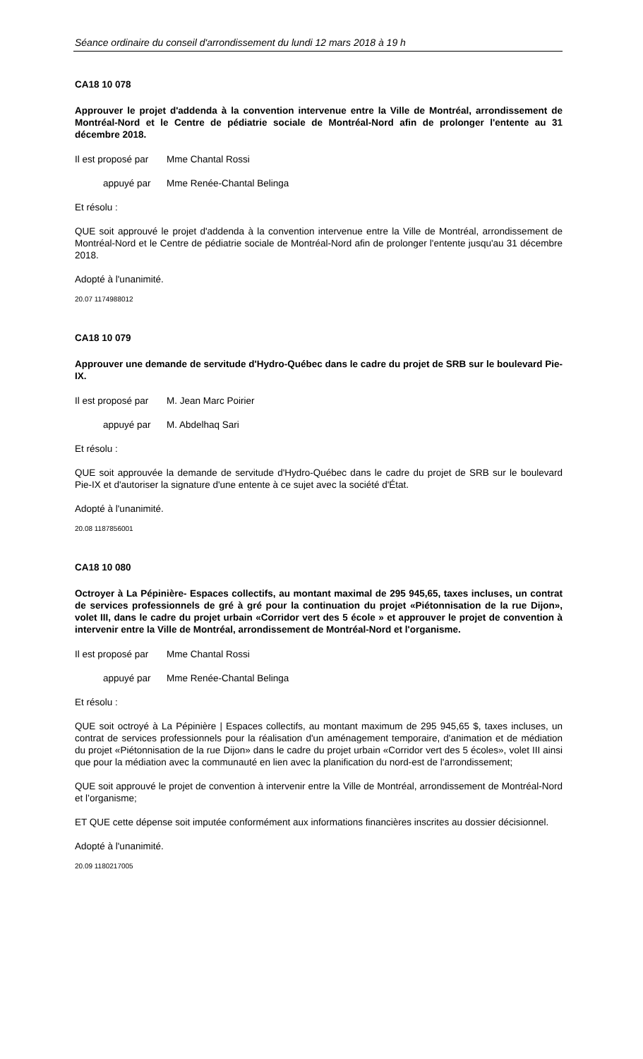Séance ordinaire du conseil d'arrondissement du lundi 12 mars 2018 à 19 h
CA18 10 078
Approuver le projet d'addenda à la convention intervenue entre la Ville de Montréal, arrondissement de Montréal-Nord et le Centre de pédiatrie sociale de Montréal-Nord afin de prolonger l'entente au 31 décembre 2018.
Il est proposé par Mme Chantal Rossi
appuyé par Mme Renée-Chantal Belinga
Et résolu :
QUE soit approuvé le projet d'addenda à la convention intervenue entre la Ville de Montréal, arrondissement de Montréal-Nord et le Centre de pédiatrie sociale de Montréal-Nord afin de prolonger l'entente jusqu'au 31 décembre 2018.
Adopté à l'unanimité.
20.07 1174988012
CA18 10 079
Approuver une demande de servitude d'Hydro-Québec dans le cadre du projet de SRB sur le boulevard Pie-IX.
Il est proposé par M. Jean Marc Poirier
appuyé par M. Abdelhaq Sari
Et résolu :
QUE soit approuvée la demande de servitude d'Hydro-Québec dans le cadre du projet de SRB sur le boulevard Pie-IX et d'autoriser la signature d'une entente à ce sujet avec la société d'État.
Adopté à l'unanimité.
20.08 1187856001
CA18 10 080
Octroyer à La Pépinière- Espaces collectifs, au montant maximal de 295 945,65, taxes incluses, un contrat de services professionnels de gré à gré pour la continuation du projet «Piétonnisation de la rue Dijon», volet III, dans le cadre du projet urbain «Corridor vert des 5 école » et approuver le projet de convention à intervenir entre la Ville de Montréal, arrondissement de Montréal-Nord et l'organisme.
Il est proposé par Mme Chantal Rossi
appuyé par Mme Renée-Chantal Belinga
Et résolu :
QUE soit octroyé à La Pépinière | Espaces collectifs, au montant maximum de 295 945,65 $, taxes incluses, un contrat de services professionnels pour la réalisation d'un aménagement temporaire, d'animation et de médiation du projet «Piétonnisation de la rue Dijon» dans le cadre du projet urbain «Corridor vert des 5 écoles», volet III ainsi que pour la médiation avec la communauté en lien avec la planification du nord-est de l'arrondissement;
QUE soit approuvé le projet de convention à intervenir entre la Ville de Montréal, arrondissement de Montréal-Nord et l’organisme;
ET QUE cette dépense soit imputée conformément aux informations financières inscrites au dossier décisionnel.
Adopté à l'unanimité.
20.09 1180217005